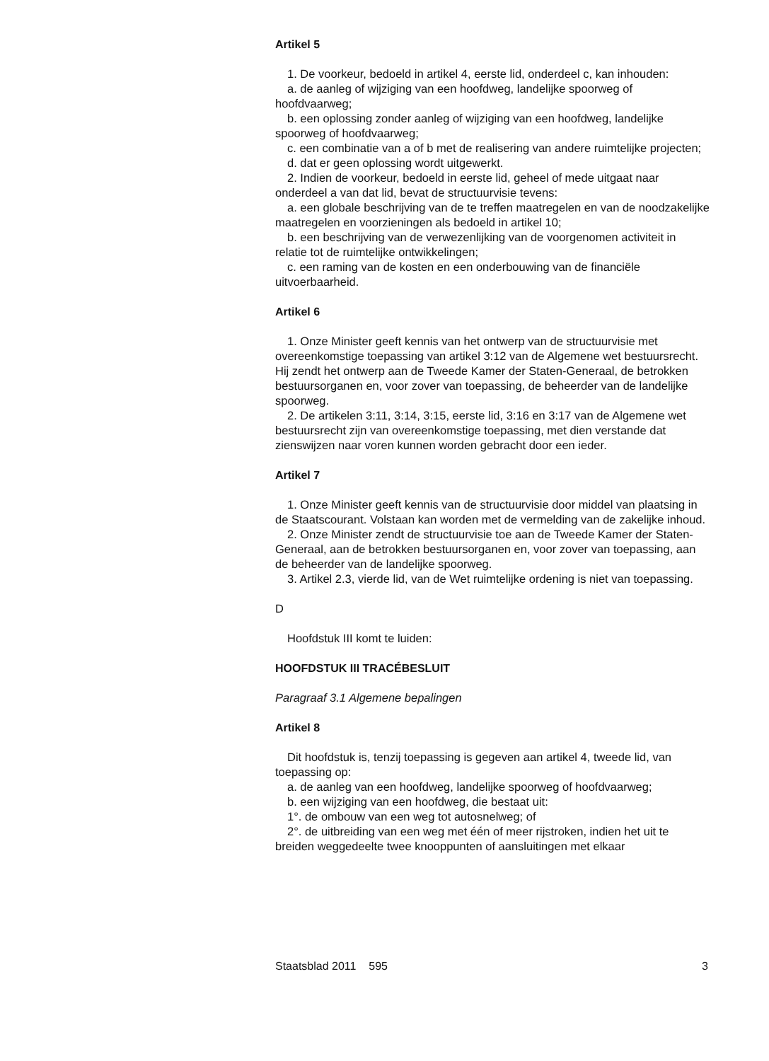Artikel 5
1. De voorkeur, bedoeld in artikel 4, eerste lid, onderdeel c, kan inhouden:
a. de aanleg of wijziging van een hoofdweg, landelijke spoorweg of hoofdvaarweg;
b. een oplossing zonder aanleg of wijziging van een hoofdweg, landelijke spoorweg of hoofdvaarweg;
c. een combinatie van a of b met de realisering van andere ruimtelijke projecten;
d. dat er geen oplossing wordt uitgewerkt.
2. Indien de voorkeur, bedoeld in eerste lid, geheel of mede uitgaat naar onderdeel a van dat lid, bevat de structuurvisie tevens:
a. een globale beschrijving van de te treffen maatregelen en van de noodzakelijke maatregelen en voorzieningen als bedoeld in artikel 10;
b. een beschrijving van de verwezenlijking van de voorgenomen activiteit in relatie tot de ruimtelijke ontwikkelingen;
c. een raming van de kosten en een onderbouwing van de financiële uitvoerbaarheid.
Artikel 6
1. Onze Minister geeft kennis van het ontwerp van de structuurvisie met overeenkomstige toepassing van artikel 3:12 van de Algemene wet bestuursrecht. Hij zendt het ontwerp aan de Tweede Kamer der Staten-Generaal, de betrokken bestuursorganen en, voor zover van toepassing, de beheerder van de landelijke spoorweg.
2. De artikelen 3:11, 3:14, 3:15, eerste lid, 3:16 en 3:17 van de Algemene wet bestuursrecht zijn van overeenkomstige toepassing, met dien verstande dat zienswijzen naar voren kunnen worden gebracht door een ieder.
Artikel 7
1. Onze Minister geeft kennis van de structuurvisie door middel van plaatsing in de Staatscourant. Volstaan kan worden met de vermelding van de zakelijke inhoud.
2. Onze Minister zendt de structuurvisie toe aan de Tweede Kamer der Staten-Generaal, aan de betrokken bestuursorganen en, voor zover van toepassing, aan de beheerder van de landelijke spoorweg.
3. Artikel 2.3, vierde lid, van de Wet ruimtelijke ordening is niet van toepassing.
D
Hoofdstuk III komt te luiden:
HOOFDSTUK III TRACÉBESLUIT
Paragraaf 3.1 Algemene bepalingen
Artikel 8
Dit hoofdstuk is, tenzij toepassing is gegeven aan artikel 4, tweede lid, van toepassing op:
a. de aanleg van een hoofdweg, landelijke spoorweg of hoofdvaarweg;
b. een wijziging van een hoofdweg, die bestaat uit:
1°. de ombouw van een weg tot autosnelweg; of
2°. de uitbreiding van een weg met één of meer rijstroken, indien het uit te breiden weggedeelte twee knooppunten of aansluitingen met elkaar
Staatsblad 2011 595 3